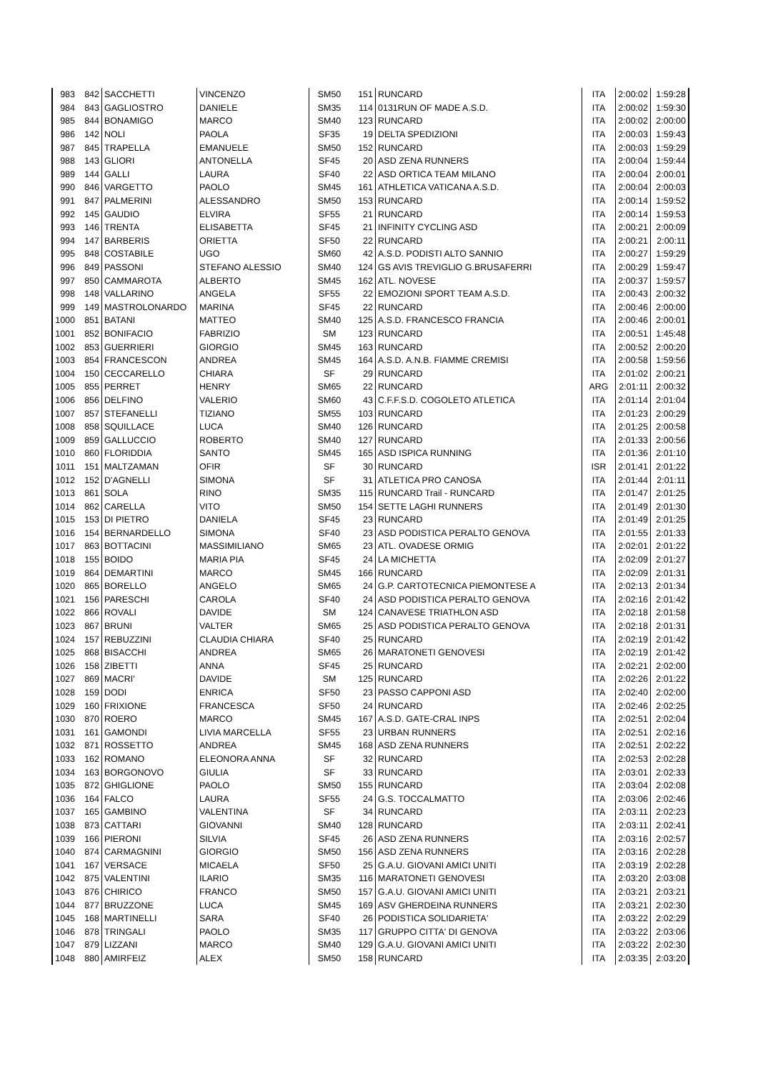| 983 | 842 | SACCHETTI | VINCENZO | SM50 | 151 | RUNCARD | ITA | 2:00:02 | 1:59:28 |
| 984 | 843 | GAGLIOSTRO | DANIELE | SM35 | 114 | 0131RUN OF MADE A.S.D. | ITA | 2:00:02 | 1:59:30 |
| 985 | 844 | BONAMIGO | MARCO | SM40 | 123 | RUNCARD | ITA | 2:00:02 | 2:00:00 |
| 986 | 142 | NOLI | PAOLA | SF35 | 19 | DELTA SPEDIZIONI | ITA | 2:00:03 | 1:59:43 |
| 987 | 845 | TRAPELLA | EMANUELE | SM50 | 152 | RUNCARD | ITA | 2:00:03 | 1:59:29 |
| 988 | 143 | GLIORI | ANTONELLA | SF45 | 20 | ASD ZENA RUNNERS | ITA | 2:00:04 | 1:59:44 |
| 989 | 144 | GALLI | LAURA | SF40 | 22 | ASD ORTICA TEAM MILANO | ITA | 2:00:04 | 2:00:01 |
| 990 | 846 | VARGETTO | PAOLO | SM45 | 161 | ATHLETICA VATICANA A.S.D. | ITA | 2:00:04 | 2:00:03 |
| 991 | 847 | PALMERINI | ALESSANDRO | SM50 | 153 | RUNCARD | ITA | 2:00:14 | 1:59:52 |
| 992 | 145 | GAUDIO | ELVIRA | SF55 | 21 | RUNCARD | ITA | 2:00:14 | 1:59:53 |
| 993 | 146 | TRENTA | ELISABETTA | SF45 | 21 | INFINITY CYCLING ASD | ITA | 2:00:21 | 2:00:09 |
| 994 | 147 | BARBERIS | ORIETTA | SF50 | 22 | RUNCARD | ITA | 2:00:21 | 2:00:11 |
| 995 | 848 | COSTABILE | UGO | SM60 | 42 | A.S.D. PODISTI ALTO SANNIO | ITA | 2:00:27 | 1:59:29 |
| 996 | 849 | PASSONI | STEFANO ALESSIO | SM40 | 124 | GS AVIS TREVIGLIO G.BRUSAFERRI | ITA | 2:00:29 | 1:59:47 |
| 997 | 850 | CAMMAROTA | ALBERTO | SM45 | 162 | ATL. NOVESE | ITA | 2:00:37 | 1:59:57 |
| 998 | 148 | VALLARINO | ANGELA | SF55 | 22 | EMOZIONI SPORT TEAM A.S.D. | ITA | 2:00:43 | 2:00:32 |
| 999 | 149 | MASTROLONARDO | MARINA | SF45 | 22 | RUNCARD | ITA | 2:00:46 | 2:00:00 |
| 1000 | 851 | BATANI | MATTEO | SM40 | 125 | A.S.D. FRANCESCO FRANCIA | ITA | 2:00:46 | 2:00:01 |
| 1001 | 852 | BONIFACIO | FABRIZIO | SM | 123 | RUNCARD | ITA | 2:00:51 | 1:45:48 |
| 1002 | 853 | GUERRIERI | GIORGIO | SM45 | 163 | RUNCARD | ITA | 2:00:52 | 2:00:20 |
| 1003 | 854 | FRANCESCON | ANDREA | SM45 | 164 | A.S.D. A.N.B. FIAMME CREMISI | ITA | 2:00:58 | 1:59:56 |
| 1004 | 150 | CECCARELLO | CHIARA | SF | 29 | RUNCARD | ITA | 2:01:02 | 2:00:21 |
| 1005 | 855 | PERRET | HENRY | SM65 | 22 | RUNCARD | ARG | 2:01:11 | 2:00:32 |
| 1006 | 856 | DELFINO | VALERIO | SM60 | 43 | C.F.F.S.D. COGOLETO ATLETICA | ITA | 2:01:14 | 2:01:04 |
| 1007 | 857 | STEFANELLI | TIZIANO | SM55 | 103 | RUNCARD | ITA | 2:01:23 | 2:00:29 |
| 1008 | 858 | SQUILLACE | LUCA | SM40 | 126 | RUNCARD | ITA | 2:01:25 | 2:00:58 |
| 1009 | 859 | GALLUCCIO | ROBERTO | SM40 | 127 | RUNCARD | ITA | 2:01:33 | 2:00:56 |
| 1010 | 860 | FLORIDDIA | SANTO | SM45 | 165 | ASD ISPICA RUNNING | ITA | 2:01:36 | 2:01:10 |
| 1011 | 151 | MALTZAMAN | OFIR | SF | 30 | RUNCARD | ISR | 2:01:41 | 2:01:22 |
| 1012 | 152 | D'AGNELLI | SIMONA | SF | 31 | ATLETICA PRO CANOSA | ITA | 2:01:44 | 2:01:11 |
| 1013 | 861 | SOLA | RINO | SM35 | 115 | RUNCARD Trail - RUNCARD | ITA | 2:01:47 | 2:01:25 |
| 1014 | 862 | CARELLA | VITO | SM50 | 154 | SETTE LAGHI RUNNERS | ITA | 2:01:49 | 2:01:30 |
| 1015 | 153 | DI PIETRO | DANIELA | SF45 | 23 | RUNCARD | ITA | 2:01:49 | 2:01:25 |
| 1016 | 154 | BERNARDELLO | SIMONA | SF40 | 23 | ASD PODISTICA PERALTO GENOVA | ITA | 2:01:55 | 2:01:33 |
| 1017 | 863 | BOTTACINI | MASSIMILIANO | SM65 | 23 | ATL. OVADESE ORMIG | ITA | 2:02:01 | 2:01:22 |
| 1018 | 155 | BOIDO | MARIA PIA | SF45 | 24 | LA MICHETTA | ITA | 2:02:09 | 2:01:27 |
| 1019 | 864 | DEMARTINI | MARCO | SM45 | 166 | RUNCARD | ITA | 2:02:09 | 2:01:31 |
| 1020 | 865 | BORELLO | ANGELO | SM65 | 24 | G.P. CARTOTECNICA PIEMONTESE A | ITA | 2:02:13 | 2:01:34 |
| 1021 | 156 | PARESCHI | CAROLA | SF40 | 24 | ASD PODISTICA PERALTO GENOVA | ITA | 2:02:16 | 2:01:42 |
| 1022 | 866 | ROVALI | DAVIDE | SM | 124 | CANAVESE TRIATHLON ASD | ITA | 2:02:18 | 2:01:58 |
| 1023 | 867 | BRUNI | VALTER | SM65 | 25 | ASD PODISTICA PERALTO GENOVA | ITA | 2:02:18 | 2:01:31 |
| 1024 | 157 | REBUZZINI | CLAUDIA CHIARA | SF40 | 25 | RUNCARD | ITA | 2:02:19 | 2:01:42 |
| 1025 | 868 | BISACCHI | ANDREA | SM65 | 26 | MARATONETI GENOVESI | ITA | 2:02:19 | 2:01:42 |
| 1026 | 158 | ZIBETTI | ANNA | SF45 | 25 | RUNCARD | ITA | 2:02:21 | 2:02:00 |
| 1027 | 869 | MACRI' | DAVIDE | SM | 125 | RUNCARD | ITA | 2:02:26 | 2:01:22 |
| 1028 | 159 | DODI | ENRICA | SF50 | 23 | PASSO CAPPONI ASD | ITA | 2:02:40 | 2:02:00 |
| 1029 | 160 | FRIXIONE | FRANCESCA | SF50 | 24 | RUNCARD | ITA | 2:02:46 | 2:02:25 |
| 1030 | 870 | ROERO | MARCO | SM45 | 167 | A.S.D. GATE-CRAL INPS | ITA | 2:02:51 | 2:02:04 |
| 1031 | 161 | GAMONDI | LIVIA MARCELLA | SF55 | 23 | URBAN RUNNERS | ITA | 2:02:51 | 2:02:16 |
| 1032 | 871 | ROSSETTO | ANDREA | SM45 | 168 | ASD ZENA RUNNERS | ITA | 2:02:51 | 2:02:22 |
| 1033 | 162 | ROMANO | ELEONORA ANNA | SF | 32 | RUNCARD | ITA | 2:02:53 | 2:02:28 |
| 1034 | 163 | BORGONOVO | GIULIA | SF | 33 | RUNCARD | ITA | 2:03:01 | 2:02:33 |
| 1035 | 872 | GHIGLIONE | PAOLO | SM50 | 155 | RUNCARD | ITA | 2:03:04 | 2:02:08 |
| 1036 | 164 | FALCO | LAURA | SF55 | 24 | G.S. TOCCALMATTO | ITA | 2:03:06 | 2:02:46 |
| 1037 | 165 | GAMBINO | VALENTINA | SF | 34 | RUNCARD | ITA | 2:03:11 | 2:02:23 |
| 1038 | 873 | CATTARI | GIOVANNI | SM40 | 128 | RUNCARD | ITA | 2:03:11 | 2:02:41 |
| 1039 | 166 | PIERONI | SILVIA | SF45 | 26 | ASD ZENA RUNNERS | ITA | 2:03:16 | 2:02:57 |
| 1040 | 874 | CARMAGNINI | GIORGIO | SM50 | 156 | ASD ZENA RUNNERS | ITA | 2:03:16 | 2:02:28 |
| 1041 | 167 | VERSACE | MICAELA | SF50 | 25 | G.A.U. GIOVANI AMICI UNITI | ITA | 2:03:19 | 2:02:28 |
| 1042 | 875 | VALENTINI | ILARIO | SM35 | 116 | MARATONETI GENOVESI | ITA | 2:03:20 | 2:03:08 |
| 1043 | 876 | CHIRICO | FRANCO | SM50 | 157 | G.A.U. GIOVANI AMICI UNITI | ITA | 2:03:21 | 2:03:21 |
| 1044 | 877 | BRUZZONE | LUCA | SM45 | 169 | ASV GHERDEINA RUNNERS | ITA | 2:03:21 | 2:02:30 |
| 1045 | 168 | MARTINELLI | SARA | SF40 | 26 | PODISTICA SOLIDARIETA' | ITA | 2:03:22 | 2:02:29 |
| 1046 | 878 | TRINGALI | PAOLO | SM35 | 117 | GRUPPO CITTA' DI GENOVA | ITA | 2:03:22 | 2:03:06 |
| 1047 | 879 | LIZZANI | MARCO | SM40 | 129 | G.A.U. GIOVANI AMICI UNITI | ITA | 2:03:22 | 2:02:30 |
| 1048 | 880 | AMIRFEIZ | ALEX | SM50 | 158 | RUNCARD | ITA | 2:03:35 | 2:03:20 |